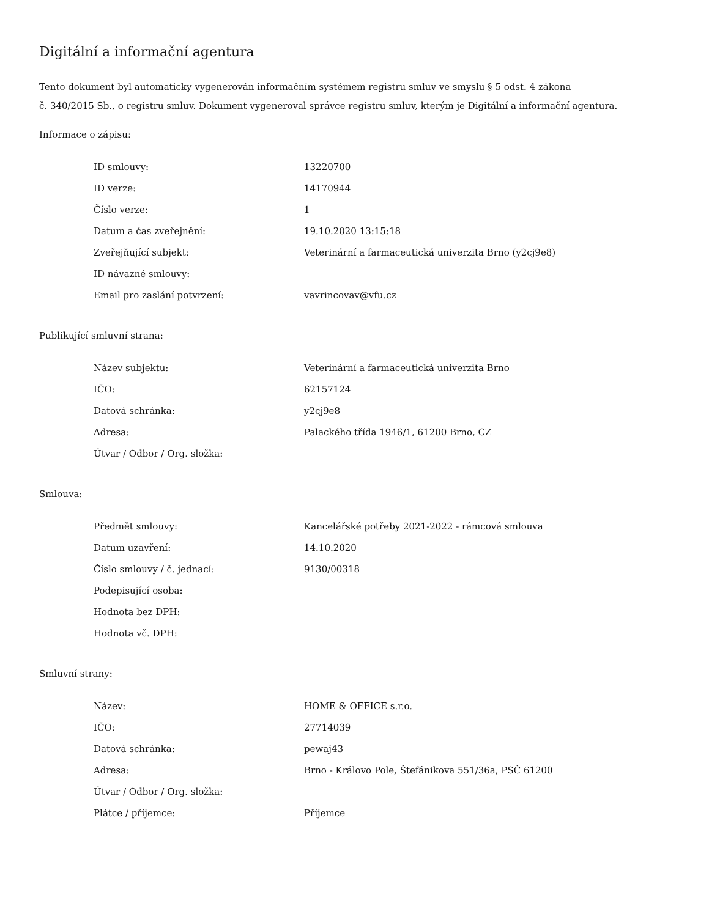Digitální a informační agentura
Tento dokument byl automaticky vygenerován informačním systémem registru smluv ve smyslu § 5 odst. 4 zákona
č. 340/2015 Sb., o registru smluv. Dokument vygeneroval správce registru smluv, kterým je Digitální a informační agentura.
Informace o zápisu:
| ID smlouvy: | 13220700 |
| ID verze: | 14170944 |
| Číslo verze: | 1 |
| Datum a čas zveřejnění: | 19.10.2020 13:15:18 |
| Zveřejňující subjekt: | Veterinární a farmaceutická univerzita Brno (y2cj9e8) |
| ID návazné smlouvy: | |
| Email pro zaslání potvrzení: | vavrincovav@vfu.cz |
Publikující smluvní strana:
| Název subjektu: | Veterinární a farmaceutická univerzita Brno |
| IČO: | 62157124 |
| Datová schránka: | y2cj9e8 |
| Adresa: | Palackého třída 1946/1, 61200 Brno, CZ |
| Útvar / Odbor / Org. složka: | |
Smlouva:
| Předmět smlouvy: | Kancelářské potřeby 2021-2022 - rámcová smlouva |
| Datum uzavření: | 14.10.2020 |
| Číslo smlouvy / č. jednací: | 9130/00318 |
| Podepisující osoba: | |
| Hodnota bez DPH: | |
| Hodnota vč. DPH: | |
Smluvní strany:
| Název: | HOME & OFFICE s.r.o. |
| IČO: | 27714039 |
| Datová schránka: | pewaj43 |
| Adresa: | Brno - Královo Pole, Štefánikova 551/36a, PSČ 61200 |
| Útvar / Odbor / Org. složka: | |
| Plátce / příjemce: | Příjemce |